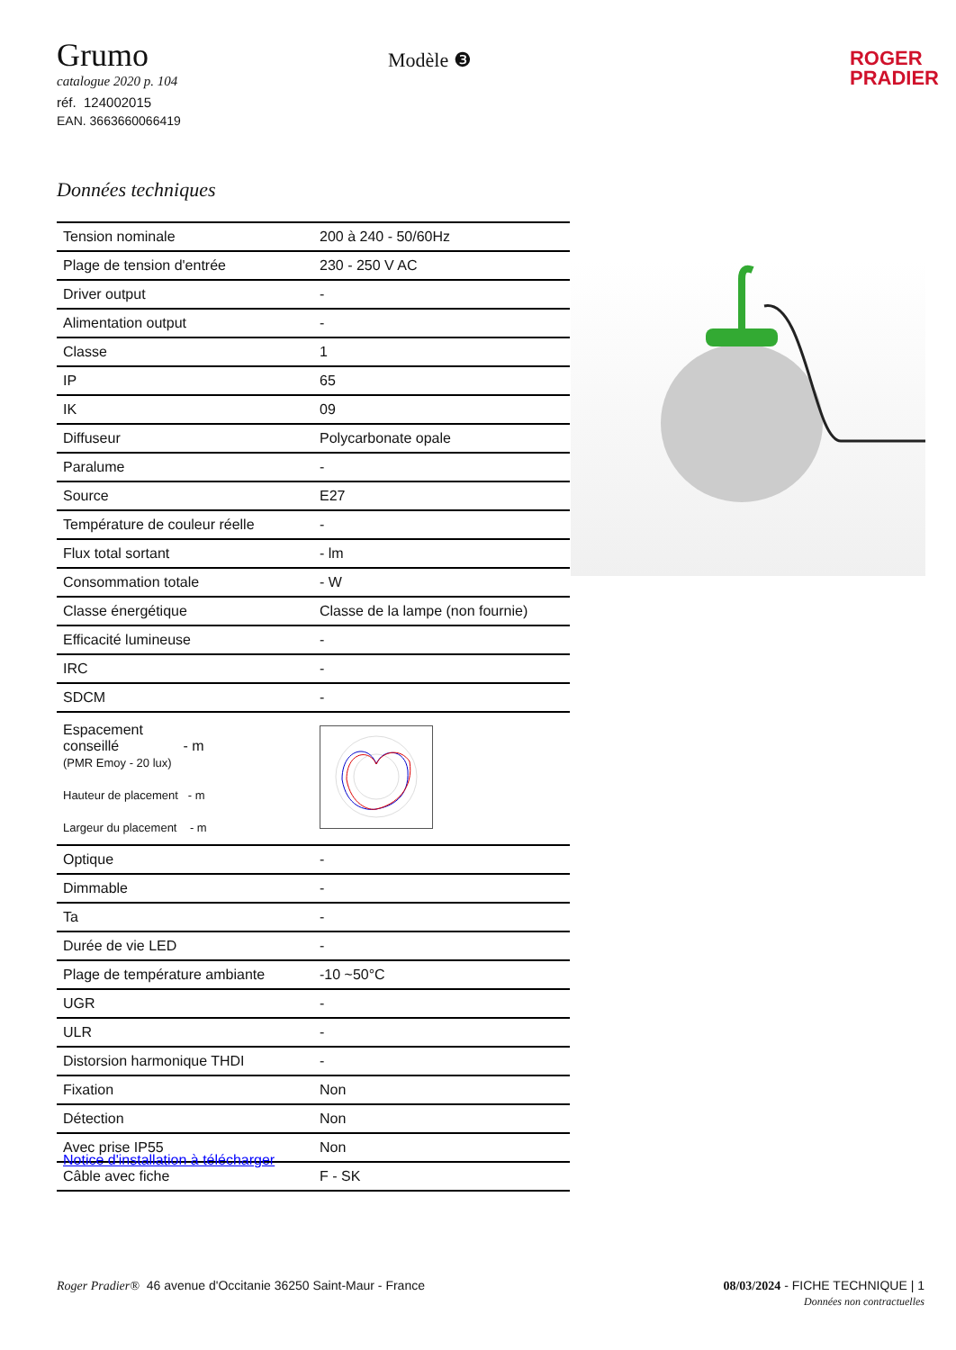Grumo
catalogue 2020 p. 104
réf. 124002015
EAN. 3663660066419
Modèle ❸
ROGER
PRADIER
Données techniques
| Tension nominale | 200 à 240 - 50/60Hz |
| Plage de tension d'entrée | 230 - 250 V AC |
| Driver output | - |
| Alimentation output | - |
| Classe | 1 |
| IP | 65 |
| IK | 09 |
| Diffuseur | Polycarbonate opale |
| Paralume | - |
| Source | E27 |
| Température de couleur réelle | - |
| Flux total sortant | - lm |
| Consommation totale | - W |
| Classe énergétique | Classe de la lampe (non fournie) |
| Efficacité lumineuse | - |
| IRC | - |
| SDCM | - |
| Espacement conseillé - m (PMR Emoy - 20 lux) Hauteur de placement - m Largeur du placement - m | |
| Optique | - |
| Dimmable | - |
| Ta | - |
| Durée de vie LED | - |
| Plage de température ambiante | -10 ~50°C |
| UGR | - |
| ULR | - |
| Distorsion harmonique THDI | - |
| Fixation | Non |
| Détection | Non |
| Avec prise IP55 | Non |
| Câble avec fiche | F - SK |
Notice d'installation à télécharger
Roger Pradier® 46 avenue d'Occitanie 36250 Saint-Maur - France
08/03/2024 - FICHE TECHNIQUE | 1
Données non contractuelles